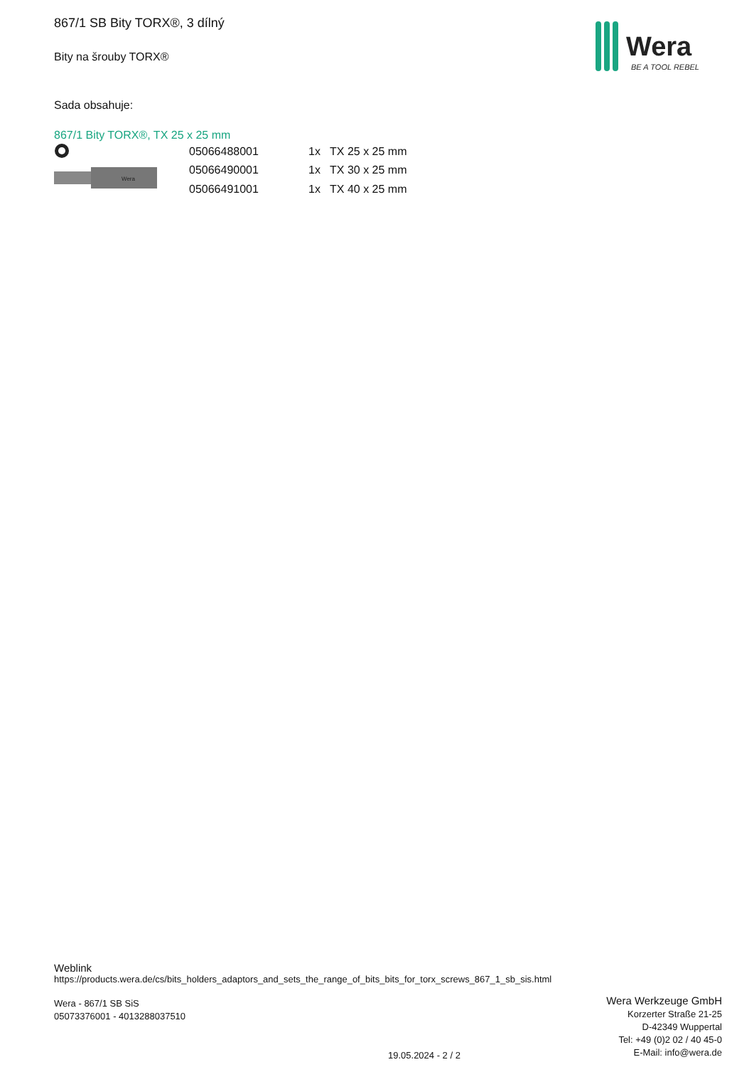867/1 SB Bity TORX®, 3 dílný
Bity na šrouby TORX®
Sada obsahuje:
867/1 Bity TORX®, TX 25 x 25 mm
Wera
| 05066488001 | 1x | TX 25 x 25 mm |
| 05066490001 | 1x | TX 30 x 25 mm |
| 05066491001 | 1x | TX 40 x 25 mm |
Wera
BE A TOOL REBEL
Weblink
https://products.wera.de/cs/bits_holders_adaptors_and_sets_the_range_of_bits_bits_for_torx_screws_867_1_sb_sis.html
Wera - 867/1 SB SiS
05073376001 - 4013288037510
Wera Werkzeuge GmbH
Korzerter Straße 21-25
D-42349 Wuppertal
Tel: +49 (0)2 02 / 40 45-0
E-Mail: info@wera.de
19.05.2024 - 2 / 2